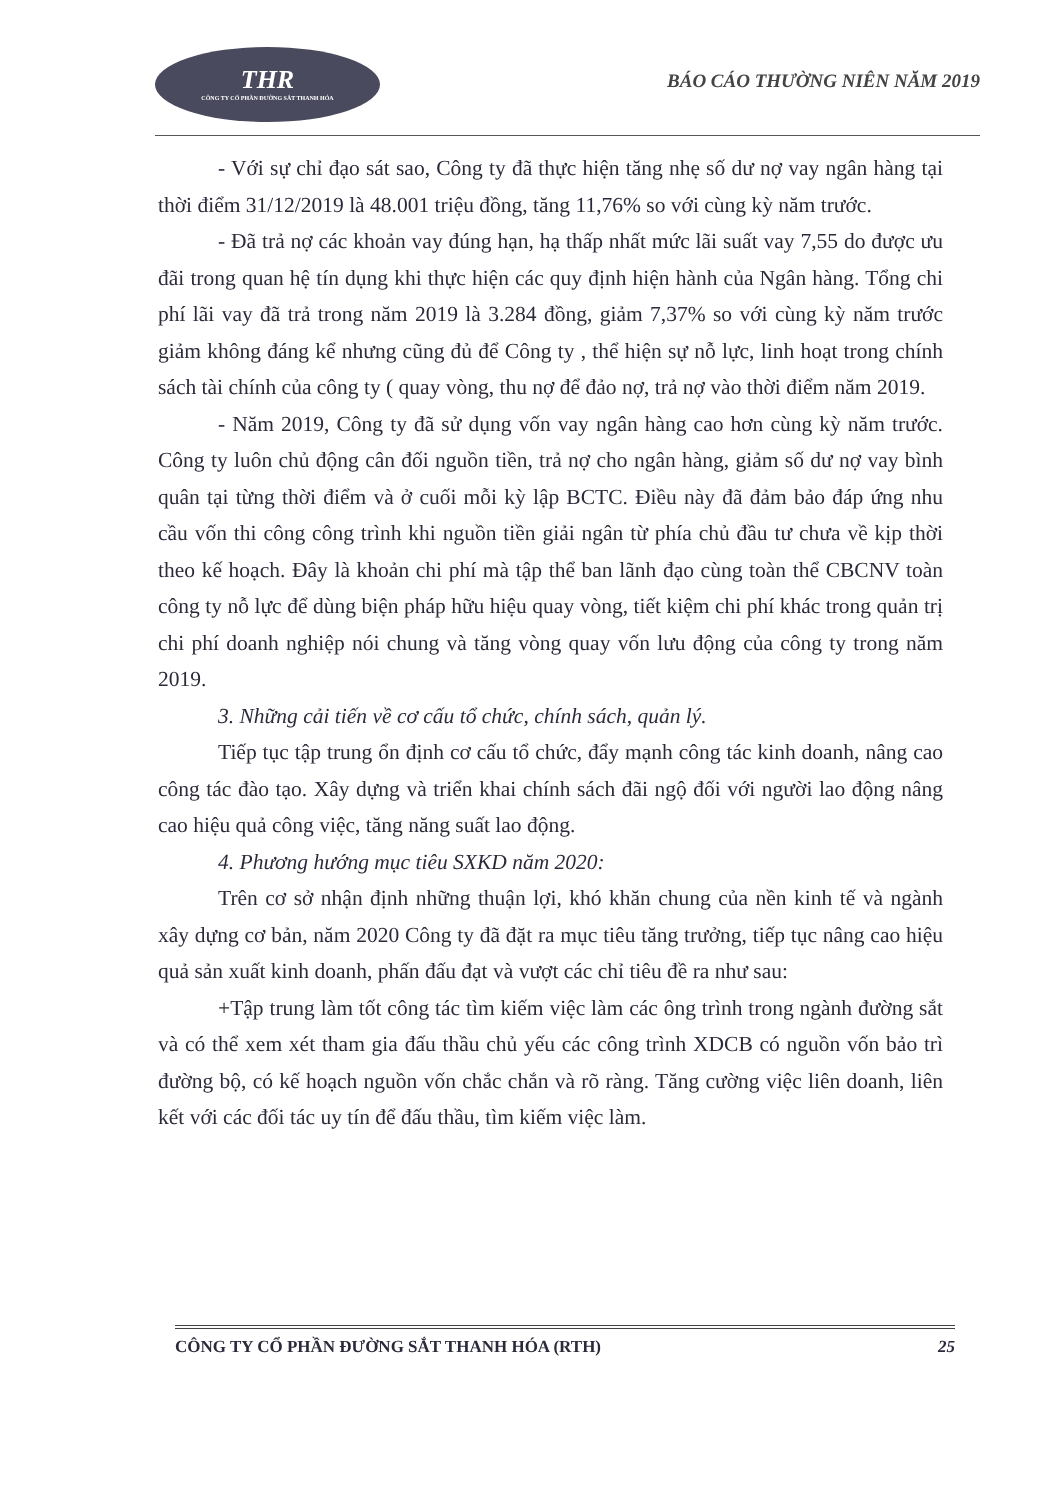THR
CÔNG TY CỔ PHẦN ĐƯỜNG SẮT THANH HÓA
BÁO CÁO THƯỜNG NIÊN NĂM 2019
- Với sự chỉ đạo sát sao, Công ty đã thực hiện tăng nhẹ số dư nợ vay ngân hàng tại thời điểm 31/12/2019 là 48.001 triệu đồng, tăng 11,76% so với cùng kỳ năm trước.
- Đã trả nợ các khoản vay đúng hạn, hạ thấp nhất mức lãi suất vay 7,55 do được ưu đãi trong quan hệ tín dụng khi thực hiện các quy định hiện hành của Ngân hàng. Tổng chi phí lãi vay đã trả trong năm 2019 là 3.284 đồng, giảm 7,37% so với cùng kỳ năm trước giảm không đáng kể nhưng cũng đủ để Công ty , thể hiện sự nỗ lực, linh hoạt trong chính sách tài chính của công ty ( quay vòng, thu nợ để đảo nợ, trả nợ vào thời điểm năm 2019.
- Năm 2019, Công ty đã sử dụng vốn vay ngân hàng cao hơn cùng kỳ năm trước. Công ty luôn chủ động cân đối nguồn tiền, trả nợ cho ngân hàng, giảm số dư nợ vay bình quân tại từng thời điểm và ở cuối mỗi kỳ lập BCTC. Điều này đã đảm bảo đáp ứng nhu cầu vốn thi công công trình khi nguồn tiền giải ngân từ phía chủ đầu tư chưa về kịp thời theo kế hoạch. Đây là khoản chi phí mà tập thể ban lãnh đạo cùng toàn thể CBCNV toàn công ty nỗ lực để dùng biện pháp hữu hiệu quay vòng, tiết kiệm chi phí khác trong quản trị chi phí doanh nghiệp nói chung và tăng vòng quay vốn lưu động của công ty trong năm 2019.
3. Những cải tiến về cơ cấu tổ chức, chính sách, quản lý.
Tiếp tục tập trung ổn định cơ cấu tổ chức, đẩy mạnh công tác kinh doanh, nâng cao công tác đào tạo. Xây dựng và triển khai chính sách đãi ngộ đối với người lao động nâng cao hiệu quả công việc, tăng năng suất lao động.
4. Phương hướng mục tiêu SXKD năm 2020:
Trên cơ sở nhận định những thuận lợi, khó khăn chung của nền kinh tế và ngành xây dựng cơ bản, năm 2020 Công ty đã đặt ra mục tiêu tăng trưởng, tiếp tục nâng cao hiệu quả sản xuất kinh doanh, phấn đấu đạt và vượt các chỉ tiêu đề ra như sau:
+Tập trung làm tốt công tác tìm kiếm việc làm các ông trình trong ngành đường sắt và có thể xem xét tham gia đấu thầu chủ yếu các công trình XDCB có nguồn vốn bảo trì đường bộ, có kế hoạch nguồn vốn chắc chắn và rõ ràng. Tăng cường việc liên doanh, liên kết với các đối tác uy tín để đấu thầu, tìm kiếm việc làm.
CÔNG TY CỔ PHẦN ĐƯỜNG SẮT THANH HÓA (RTH) 25